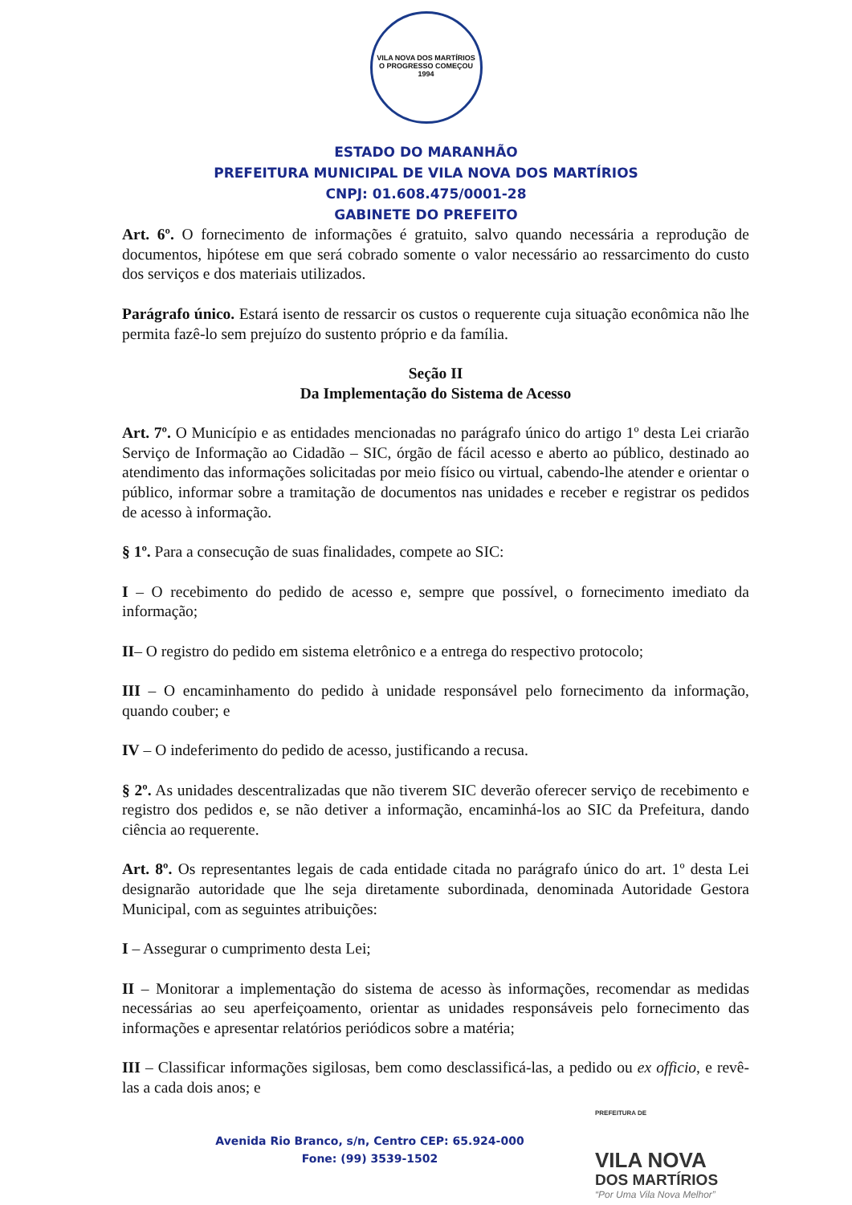VILA NOVA DOS MARTÍRIOS
O PROGRESSO COMEÇOU
1994
ESTADO DO MARANHÃO
PREFEITURA MUNICIPAL DE VILA NOVA DOS MARTÍRIOS
CNPJ: 01.608.475/0001-28
GABINETE DO PREFEITO
Art. 6º. O fornecimento de informações é gratuito, salvo quando necessária a reprodução de documentos, hipótese em que será cobrado somente o valor necessário ao ressarcimento do custo dos serviços e dos materiais utilizados.
Parágrafo único. Estará isento de ressarcir os custos o requerente cuja situação econômica não lhe permita fazê-lo sem prejuízo do sustento próprio e da família.
Seção II
Da Implementação do Sistema de Acesso
Art. 7º. O Município e as entidades mencionadas no parágrafo único do artigo 1º desta Lei criarão Serviço de Informação ao Cidadão – SIC, órgão de fácil acesso e aberto ao público, destinado ao atendimento das informações solicitadas por meio físico ou virtual, cabendo-lhe atender e orientar o público, informar sobre a tramitação de documentos nas unidades e receber e registrar os pedidos de acesso à informação.
§ 1º. Para a consecução de suas finalidades, compete ao SIC:
I – O recebimento do pedido de acesso e, sempre que possível, o fornecimento imediato da informação;
II– O registro do pedido em sistema eletrônico e a entrega do respectivo protocolo;
III – O encaminhamento do pedido à unidade responsável pelo fornecimento da informação, quando couber; e
IV – O indeferimento do pedido de acesso, justificando a recusa.
§ 2º. As unidades descentralizadas que não tiverem SIC deverão oferecer serviço de recebimento e registro dos pedidos e, se não detiver a informação, encaminhá-los ao SIC da Prefeitura, dando ciência ao requerente.
Art. 8º. Os representantes legais de cada entidade citada no parágrafo único do art. 1º desta Lei designarão autoridade que lhe seja diretamente subordinada, denominada Autoridade Gestora Municipal, com as seguintes atribuições:
I – Assegurar o cumprimento desta Lei;
II – Monitorar a implementação do sistema de acesso às informações, recomendar as medidas necessárias ao seu aperfeiçoamento, orientar as unidades responsáveis pelo fornecimento das informações e apresentar relatórios periódicos sobre a matéria;
III – Classificar informações sigilosas, bem como desclassificá-las, a pedido ou ex officio, e revê-las a cada dois anos; e
Avenida Rio Branco, s/n, Centro CEP: 65.924-000
Fone: (99) 3539-1502
PREFEITURA DE
VILA NOVA
DOS MARTÍRIOS
“Por Uma Vila Nova Melhor”